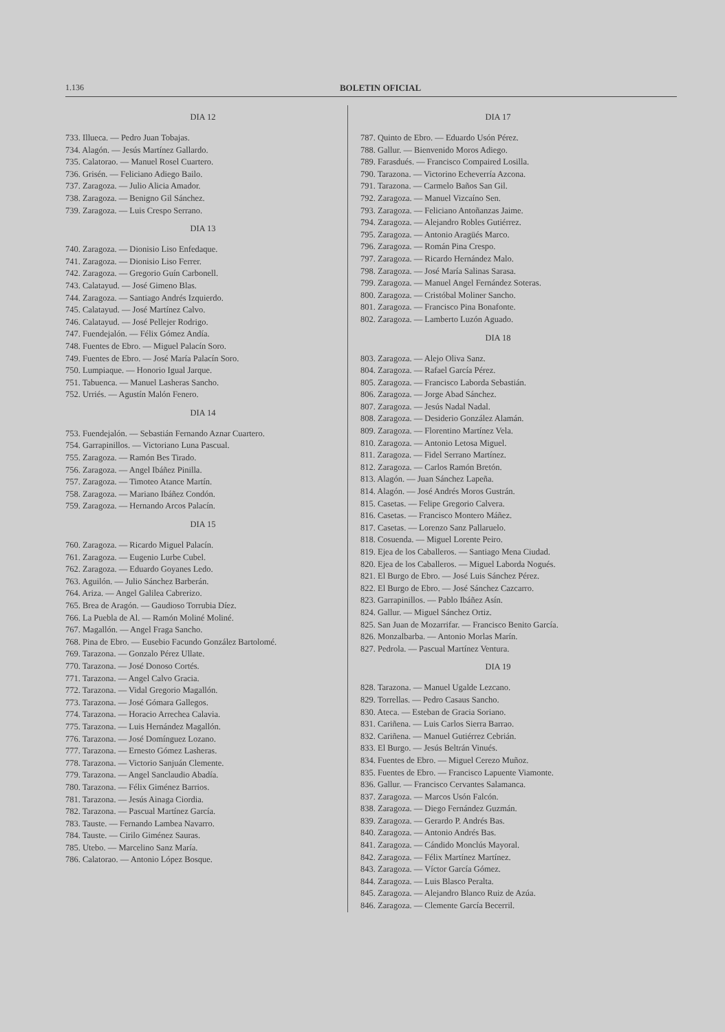1.136 BOLETIN OFICIAL
DIA 12
733. Illueca. — Pedro Juan Tobajas.
734. Alagón. — Jesús Martínez Gallardo.
735. Calatorao. — Manuel Rosel Cuartero.
736. Grisén. — Feliciano Adiego Bailo.
737. Zaragoza. — Julio Alicia Amador.
738. Zaragoza. — Benigno Gil Sánchez.
739. Zaragoza. — Luis Crespo Serrano.
DIA 13
740. Zaragoza. — Dionisio Liso Enfedaque.
741. Zaragoza. — Dionisio Liso Ferrer.
742. Zaragoza. — Gregorio Guín Carbonell.
743. Calatayud. — José Gimeno Blas.
744. Zaragoza. — Santiago Andrés Izquierdo.
745. Calatayud. — José Martínez Calvo.
746. Calatayud. — José Pellejer Rodrigo.
747. Fuendejalón. — Félix Gómez Andía.
748. Fuentes de Ebro. — Miguel Palacín Soro.
749. Fuentes de Ebro. — José María Palacín Soro.
750. Lumpiaque. — Honorio Igual Jarque.
751. Tabuenca. — Manuel Lasheras Sancho.
752. Urriés. — Agustín Malón Fenero.
DIA 14
753. Fuendejalón. — Sebastián Fernando Aznar Cuartero.
754. Garrapinillos. — Victoriano Luna Pascual.
755. Zaragoza. — Ramón Bes Tirado.
756. Zaragoza. — Angel Ibáñez Pinilla.
757. Zaragoza. — Timoteo Atance Martín.
758. Zaragoza. — Mariano Ibáñez Condón.
759. Zaragoza. — Hernando Arcos Palacín.
DIA 15
760. Zaragoza. — Ricardo Miguel Palacín.
761. Zaragoza. — Eugenio Lurbe Cubel.
762. Zaragoza. — Eduardo Goyanes Ledo.
763. Aguilón. — Julio Sánchez Barberán.
764. Ariza. — Angel Galilea Cabrerizo.
765. Brea de Aragón. — Gaudioso Torrubia Díez.
766. La Puebla de Al. — Ramón Moliné Moliné.
767. Magallón. — Angel Fraga Sancho.
768. Pina de Ebro. — Eusebio Facundo González Bartolomé.
769. Tarazona. — Gonzalo Pérez Ullate.
770. Tarazona. — José Donoso Cortés.
771. Tarazona. — Angel Calvo Gracia.
772. Tarazona. — Vidal Gregorio Magallón.
773. Tarazona. — José Gómara Gallegos.
774. Tarazona. — Horacio Arrechea Calavia.
775. Tarazona. — Luis Hernández Magallón.
776. Tarazona. — José Domínguez Lozano.
777. Tarazona. — Ernesto Gómez Lasheras.
778. Tarazona. — Victorio Sanjuán Clemente.
779. Tarazona. — Angel Sanclaudio Abadía.
780. Tarazona. — Félix Giménez Barrios.
781. Tarazona. — Jesús Ainaga Ciordia.
782. Tarazona. — Pascual Martínez García.
783. Tauste. — Fernando Lambea Navarro.
784. Tauste. — Cirilo Giménez Sauras.
785. Utebo. — Marcelino Sanz María.
786. Calatorao. — Antonio López Bosque.
DIA 17
787. Quinto de Ebro. — Eduardo Usón Pérez.
788. Gallur. — Bienvenido Moros Adiego.
789. Farasdués. — Francisco Compaired Losilla.
790. Tarazona. — Victorino Echeverría Azcona.
791. Tarazona. — Carmelo Baños San Gil.
792. Zaragoza. — Manuel Vizcaíno Sen.
793. Zaragoza. — Feliciano Antoñanzas Jaime.
794. Zaragoza. — Alejandro Robles Gutiérrez.
795. Zaragoza. — Antonio Aragüés Marco.
796. Zaragoza. — Román Pina Crespo.
797. Zaragoza. — Ricardo Hernández Malo.
798. Zaragoza. — José María Salinas Sarasa.
799. Zaragoza. — Manuel Angel Fernández Soteras.
800. Zaragoza. — Cristóbal Moliner Sancho.
801. Zaragoza. — Francisco Pina Bonafonte.
802. Zaragoza. — Lamberto Luzón Aguado.
DIA 18
803. Zaragoza. — Alejo Oliva Sanz.
804. Zaragoza. — Rafael García Pérez.
805. Zaragoza. — Francisco Laborda Sebastián.
806. Zaragoza. — Jorge Abad Sánchez.
807. Zaragoza. — Jesús Nadal Nadal.
808. Zaragoza. — Desiderio González Alamán.
809. Zaragoza. — Florentino Martínez Vela.
810. Zaragoza. — Antonio Letosa Miguel.
811. Zaragoza. — Fidel Serrano Martínez.
812. Zaragoza. — Carlos Ramón Bretón.
813. Alagón. — Juan Sánchez Lapeña.
814. Alagón. — José Andrés Moros Gustrán.
815. Casetas. — Felipe Gregorio Calvera.
816. Casetas. — Francisco Montero Máñez.
817. Casetas. — Lorenzo Sanz Pallaruelo.
818. Cosuenda. — Miguel Lorente Peiro.
819. Ejea de los Caballeros. — Santiago Mena Ciudad.
820. Ejea de los Caballeros. — Miguel Laborda Nogués.
821. El Burgo de Ebro. — José Luis Sánchez Pérez.
822. El Burgo de Ebro. — José Sánchez Cazcarro.
823. Garrapinillos. — Pablo Ibáñez Asín.
824. Gallur. — Miguel Sánchez Ortiz.
825. San Juan de Mozarrifar. — Francisco Benito García.
826. Monzalbarba. — Antonio Morlas Marín.
827. Pedrola. — Pascual Martínez Ventura.
DIA 19
828. Tarazona. — Manuel Ugalde Lezcano.
829. Torrellas. — Pedro Casaus Sancho.
830. Ateca. — Esteban de Gracia Soriano.
831. Cariñena. — Luis Carlos Sierra Barrao.
832. Cariñena. — Manuel Gutiérrez Cebrián.
833. El Burgo. — Jesús Beltrán Vinués.
834. Fuentes de Ebro. — Miguel Cerezo Muñoz.
835. Fuentes de Ebro. — Francisco Lapuente Viamonte.
836. Gallur. — Francisco Cervantes Salamanca.
837. Zaragoza. — Marcos Usón Falcón.
838. Zaragoza. — Diego Fernández Guzmán.
839. Zaragoza. — Gerardo P. Andrés Bas.
840. Zaragoza. — Antonio Andrés Bas.
841. Zaragoza. — Cándido Monclús Mayoral.
842. Zaragoza. — Félix Martínez Martínez.
843. Zaragoza. — Víctor García Gómez.
844. Zaragoza. — Luis Blasco Peralta.
845. Zaragoza. — Alejandro Blanco Ruiz de Azúa.
846. Zaragoza. — Clemente García Becerril.